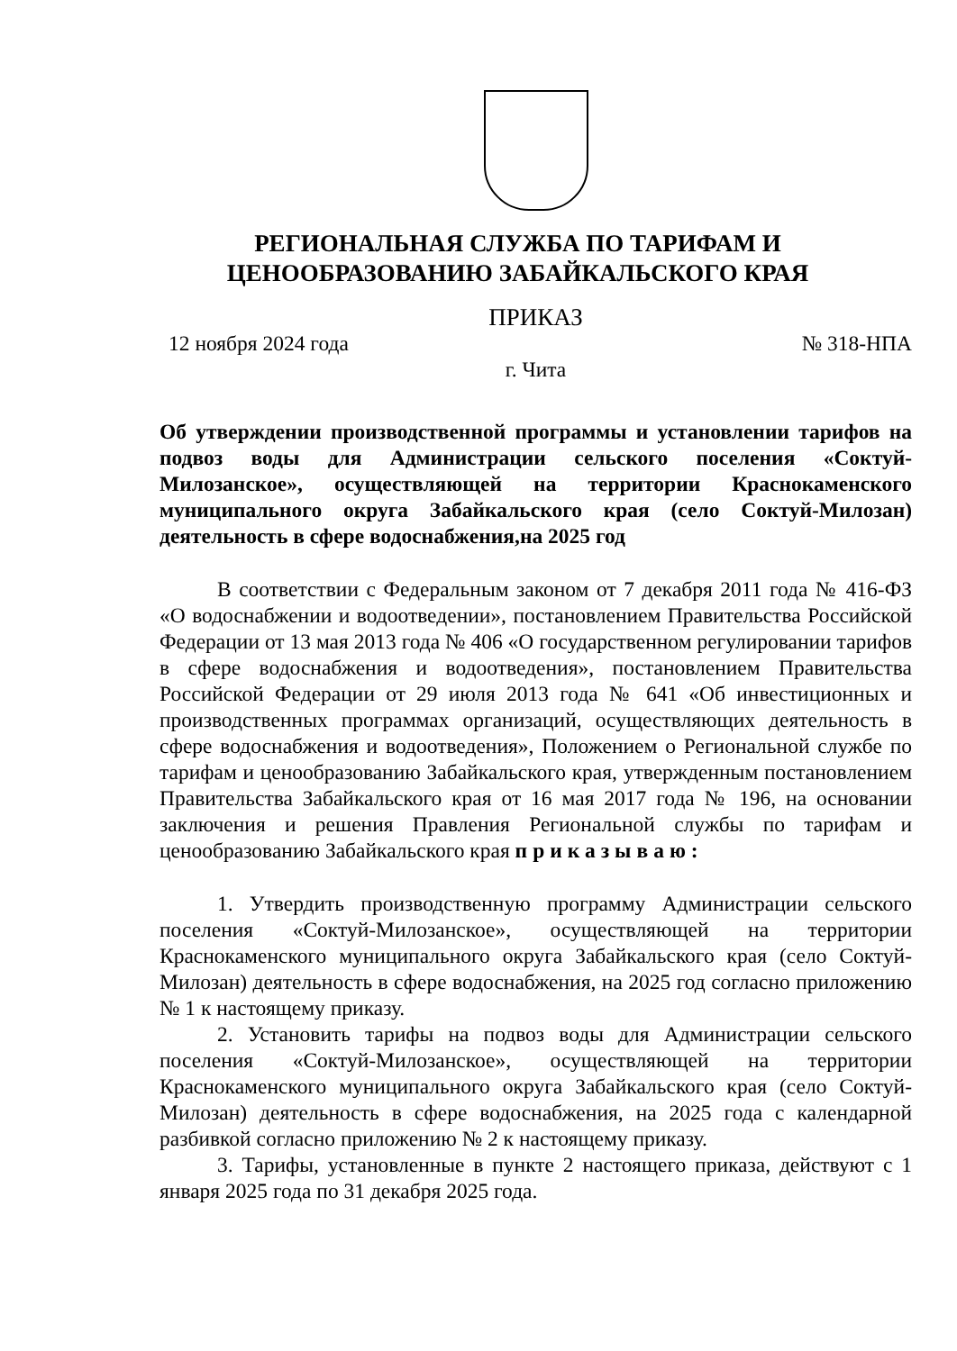РЕГИОНАЛЬНАЯ СЛУЖБА ПО ТАРИФАМ И
ЦЕНООБРАЗОВАНИЮ ЗАБАЙКАЛЬСКОГО КРАЯ
ПРИКАЗ
12 ноября 2024 года № 318-НПА
г. Чита
Об утверждении производственной программы и установлении тарифов на подвоз воды для Администрации сельского поселения «Соктуй-Милозанское», осуществляющей на территории Краснокаменского муниципального округа Забайкальского края (село Соктуй-Милозан) деятельность в сфере водоснабжения,на 2025 год
В соответствии с Федеральным законом от 7 декабря 2011 года № 416-ФЗ «О водоснабжении и водоотведении», постановлением Правительства Российской Федерации от 13 мая 2013 года № 406 «О государственном регулировании тарифов в сфере водоснабжения и водоотведения», постановлением Правительства Российской Федерации от 29 июля 2013 года № 641 «Об инвестиционных и производственных программах организаций, осуществляющих деятельность в сфере водоснабжения и водоотведения», Положением о Региональной службе по тарифам и ценообразованию Забайкальского края, утвержденным постановлением Правительства Забайкальского края от 16 мая 2017 года № 196, на основании заключения и решения Правления Региональной службы по тарифам и ценообразованию Забайкальского края приказываю:
1. Утвердить производственную программу Администрации сельского поселения «Соктуй-Милозанское», осуществляющей на территории Краснокаменского муниципального округа Забайкальского края (село Соктуй-Милозан) деятельность в сфере водоснабжения, на 2025 год согласно приложению № 1 к настоящему приказу.
2. Установить тарифы на подвоз воды для Администрации сельского поселения «Соктуй-Милозанское», осуществляющей на территории Краснокаменского муниципального округа Забайкальского края (село Соктуй-Милозан) деятельность в сфере водоснабжения, на 2025 года с календарной разбивкой согласно приложению № 2 к настоящему приказу.
3. Тарифы, установленные в пункте 2 настоящего приказа, действуют с 1 января 2025 года по 31 декабря 2025 года.